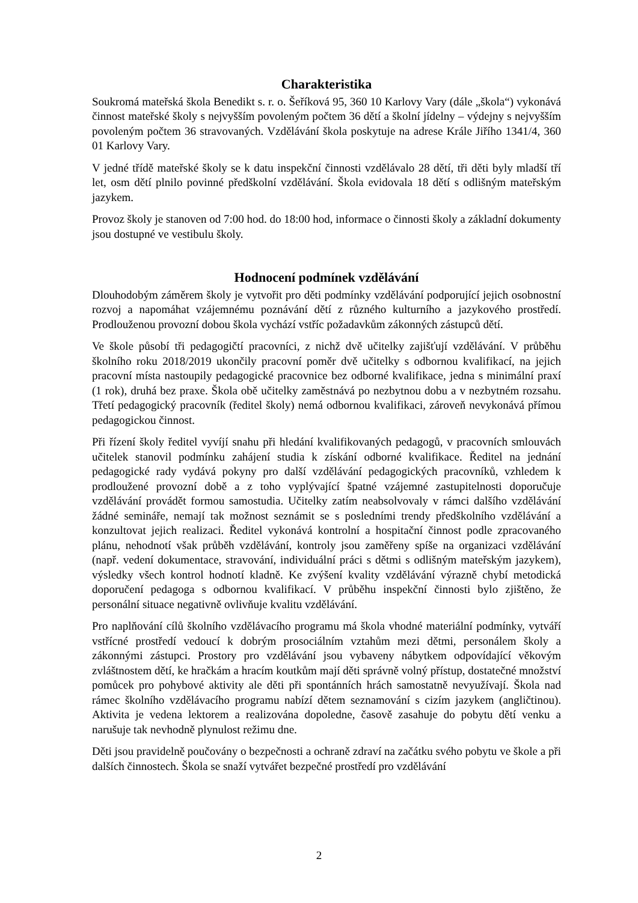Charakteristika
Soukromá mateřská škola Benedikt s. r. o. Šeříková 95, 360 10 Karlovy Vary (dále „škola“) vykonává činnost mateřské školy s nejvyšším povoleným počtem 36 dětí a školní jídelny – výdejny s nejvyšším povoleným počtem 36 stravovaných. Vzdělávání škola poskytuje na adrese Krále Jiřího 1341/4, 360 01 Karlovy Vary.
V jedné třídě mateřské školy se k datu inspekční činnosti vzdělávalo 28 dětí, tři děti byly mladší tří let, osm dětí plnilo povinné předškolní vzdělávání. Škola evidovala 18 dětí s odlišným mateřským jazykem.
Provoz školy je stanoven od 7:00 hod. do 18:00 hod, informace o činnosti školy a základní dokumenty jsou dostupné ve vestibulu školy.
Hodnocení podmínek vzdělávání
Dlouhodobým záměrem školy je vytvořit pro děti podmínky vzdělávání podporující jejich osobnostní rozvoj a napomáhat vzájemnému poznávání dětí z různého kulturního a jazykového prostředí. Prodlouženou provozní dobou škola vychází vstříc požadavkům zákonných zástupců dětí.
Ve škole působí tři pedagogičtí pracovníci, z nichž dvě učitelky zajišťují vzdělávání. V průběhu školního roku 2018/2019 ukončily pracovní poměr dvě učitelky s odbornou kvalifikací, na jejich pracovní místa nastoupily pedagogické pracovnice bez odborné kvalifikace, jedna s minimální praxí (1 rok), druhá bez praxe. Škola obě učitelky zaměstnává po nezbytnou dobu a v nezbytném rozsahu. Třetí pedagogický pracovník (ředitel školy) nemá odbornou kvalifikaci, zároveň nevykonává přímou pedagogickou činnost.
Při řízení školy ředitel vyvíjí snahu při hledání kvalifikovaných pedagogů, v pracovních smlouvách učitelek stanovil podmínku zahájení studia k získání odborné kvalifikace. Ředitel na jednání pedagogické rady vydává pokyny pro další vzdělávání pedagogických pracovníků, vzhledem k prodloužené provozní době a z toho vyplývající špatné vzájemné zastupitelnosti doporučuje vzdělávání provádět formou samostudia. Učitelky zatím neabsolvovaly v rámci dalšího vzdělávání žádné semináře, nemají tak možnost seznámit se s posledními trendy předškolního vzdělávání a konzultovat jejich realizaci. Ředitel vykonává kontrolní a hospitační činnost podle zpracovaného plánu, nehodnotí však průběh vzdělávání, kontroly jsou zaměřeny spíše na organizaci vzdělávání (např. vedení dokumentace, stravování, individuální práci s dětmi s odlišným mateřským jazykem), výsledky všech kontrol hodnotí kladně. Ke zvýšení kvality vzdělávání výrazně chybí metodická doporučení pedagoga s odbornou kvalifikací. V průběhu inspekční činnosti bylo zjištěno, že personální situace negativně ovlivňuje kvalitu vzdělávání.
Pro naplňování cílů školního vzdělávacího programu má škola vhodné materiální podmínky, vytváří vstřícné prostředí vedoucí k dobrým prosociálním vztahům mezi dětmi, personálem školy a zákonnými zástupci. Prostory pro vzdělávání jsou vybaveny nábytkem odpovídající věkovým zvláštnostem dětí, ke hračkám a hracím koutkům mají děti správně volný přístup, dostatečné množství pomůcek pro pohybové aktivity ale děti při spontánních hrách samostatně nevyužívají. Škola nad rámec školního vzdělávacího programu nabízí dětem seznamování s cizím jazykem (angličtinou). Aktivita je vedena lektorem a realizována dopoledne, časově zasahuje do pobytu dětí venku a narušuje tak nevhodně plynulost režimu dne.
Děti jsou pravidelně poučovány o bezpečnosti a ochraně zdraví na začátku svého pobytu ve škole a při dalších činnostech. Škola se snaží vytvářet bezpečné prostředí pro vzdělávání
2